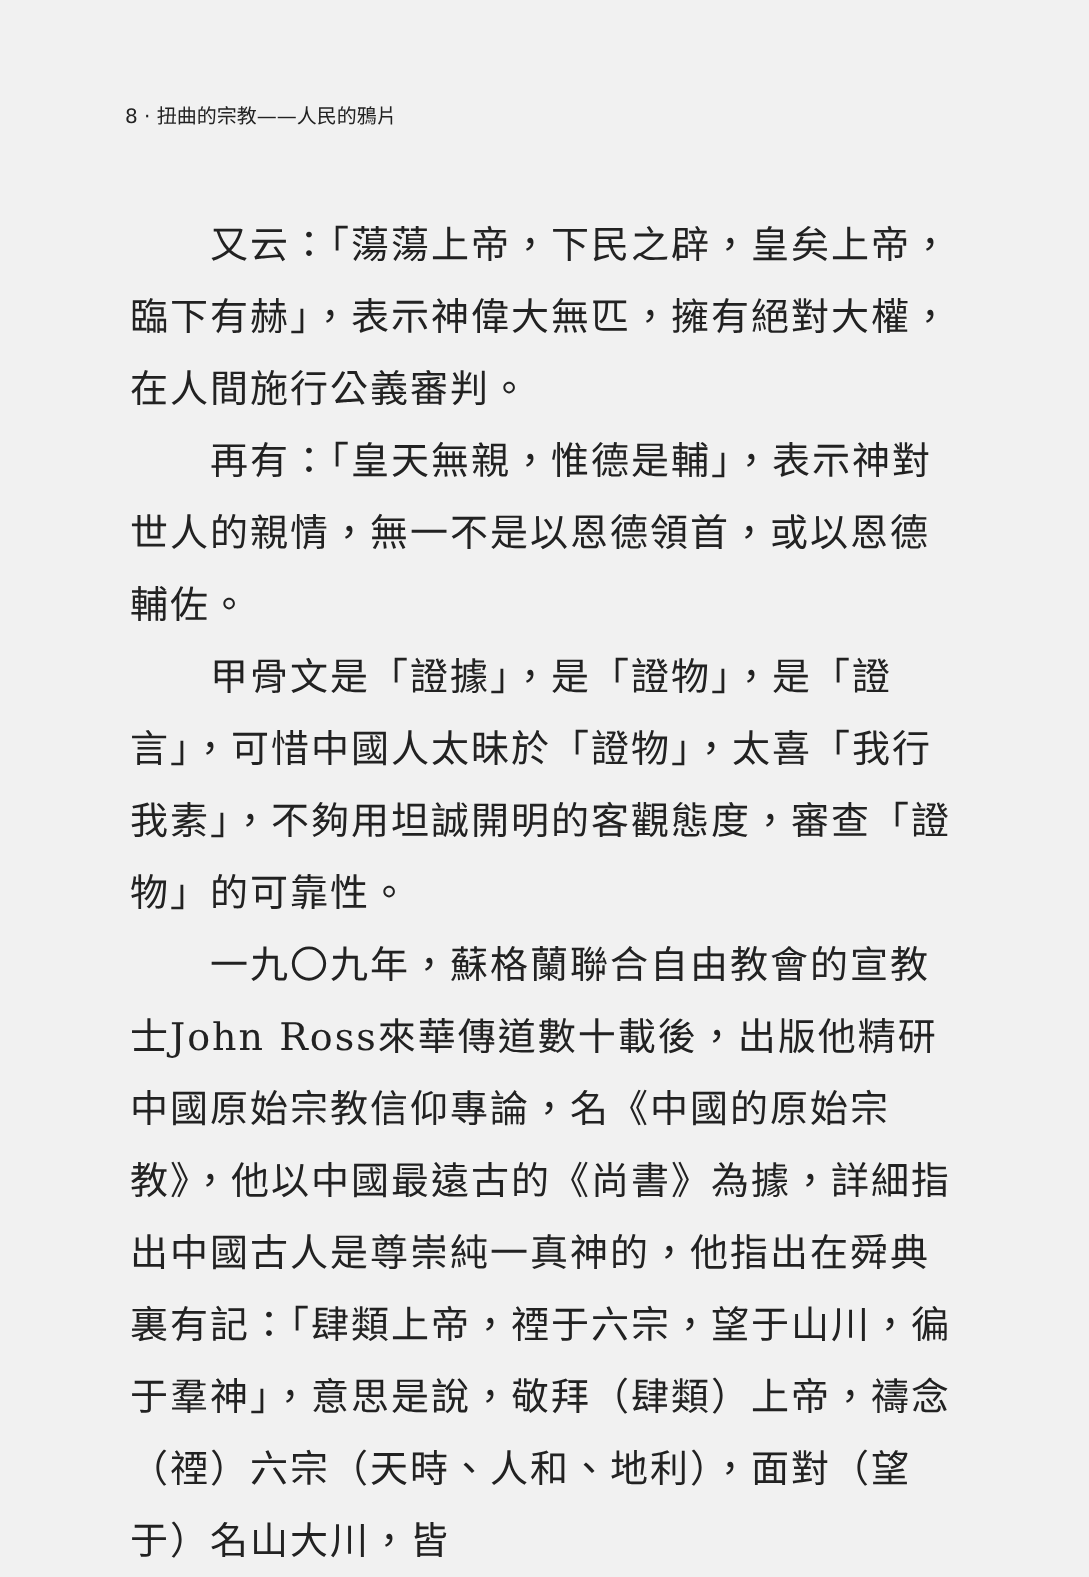8 · 扭曲的宗教——人民的鴉片
又云：「蕩蕩上帝，下民之辟，皇矣上帝，臨下有赫」，表示神偉大無匹，擁有絕對大權，在人間施行公義審判。
再有：「皇天無親，惟德是輔」，表示神對世人的親情，無一不是以恩德領首，或以恩德輔佐。
甲骨文是「證據」，是「證物」，是「證言」，可惜中國人太昧於「證物」，太喜「我行我素」，不夠用坦誠開明的客觀態度，審查「證物」的可靠性。
一九〇九年，蘇格蘭聯合自由教會的宣教士John Ross來華傳道數十載後，出版他精研中國原始宗教信仰專論，名《中國的原始宗教》，他以中國最遠古的《尚書》為據，詳細指出中國古人是尊崇純一真神的，他指出在舜典裏有記：「肆類上帝，禋于六宗，望于山川，徧于羣神」，意思是說，敬拜（肆類）上帝，禱念（禋）六宗（天時、人和、地利），面對（望于）名山大川，皆